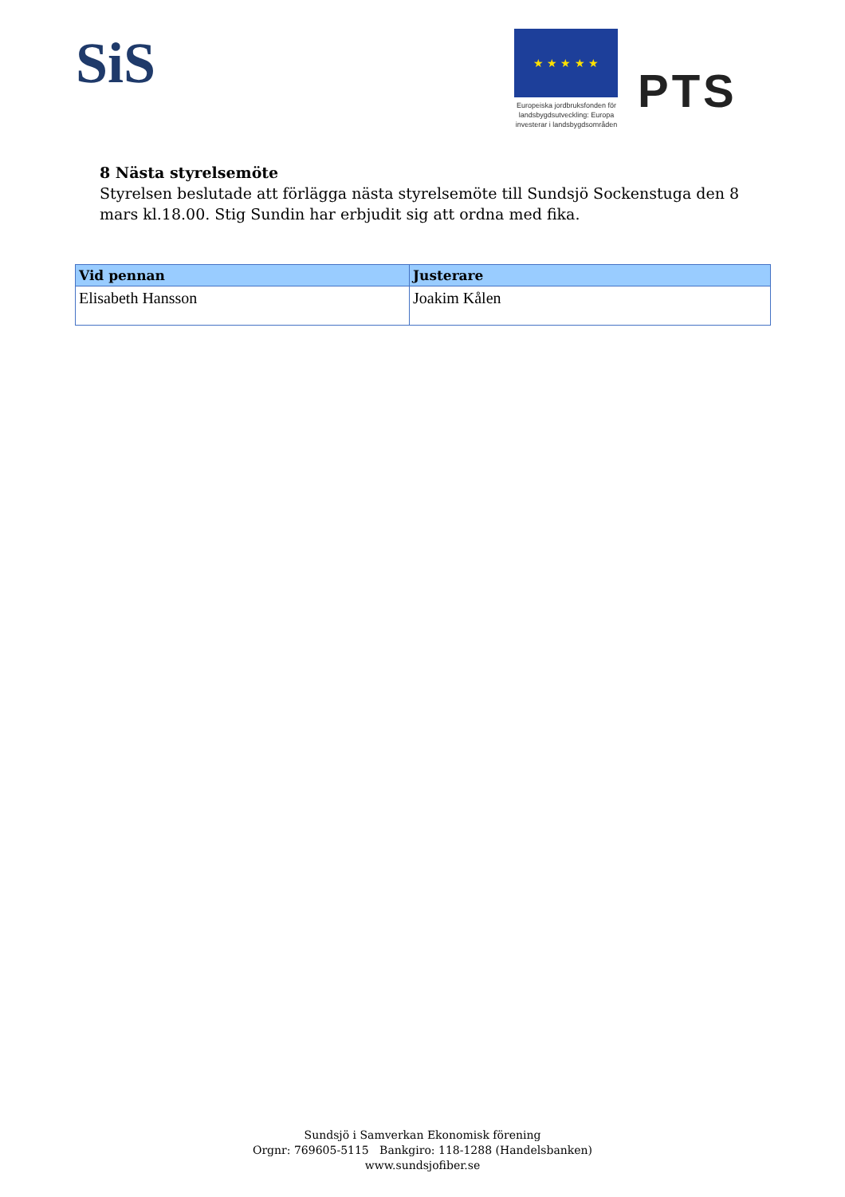SiS ★ ★ ★ ★ ★
Europeiska jordbruksfonden för landsbygdsutveckling: Europa investerar i landsbygdsområden
PTS
8 Nästa styrelsemöte
Styrelsen beslutade att förlägga nästa styrelsemöte till Sundsjö Sockenstuga den 8 mars kl.18.00. Stig Sundin har erbjudit sig att ordna med fika.
| Vid pennan | Justerare |
| --- | --- |
| Elisabeth Hansson | Joakim Kålen |
Sundsjö i Samverkan Ekonomisk förening
Orgnr: 769605-5115 Bankgiro: 118-1288 (Handelsbanken)
www.sundsjofiber.se